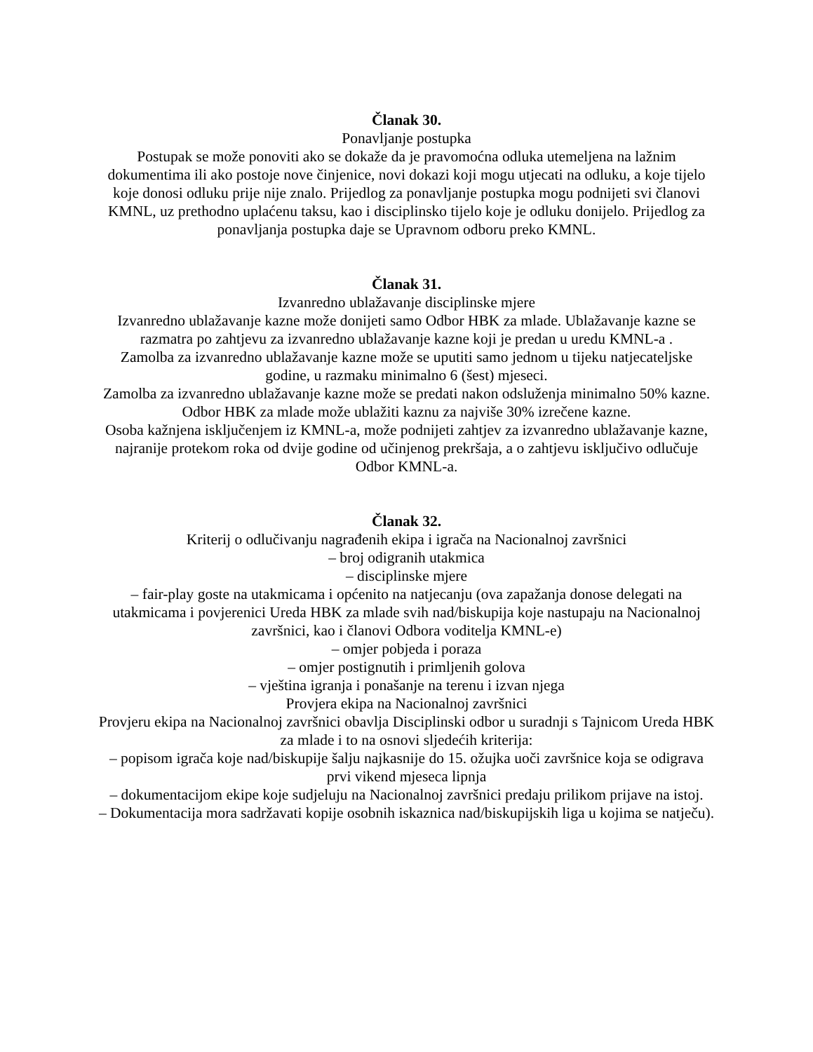Članak 30.
Ponavljanje postupka
Postupak se može ponoviti ako se dokaže da je pravomoćna odluka utemeljena na lažnim dokumentima ili ako postoje nove činjenice, novi dokazi koji mogu utjecati na odluku, a koje tijelo koje donosi odluku prije nije znalo. Prijedlog za ponavljanje postupka mogu podnijeti svi članovi KMNL, uz prethodno uplaćenu taksu, kao i disciplinsko tijelo koje je odluku donijelo. Prijedlog za ponavljanja postupka daje se Upravnom odboru preko KMNL.
Članak 31.
Izvanredno ublažavanje disciplinske mjere
Izvanredno ublažavanje kazne može donijeti samo Odbor HBK za mlade. Ublažavanje kazne se razmatra po zahtjevu za izvanredno ublažavanje kazne koji je predan u uredu KMNL-a .
Zamolba za izvanredno ublažavanje kazne može se uputiti samo jednom u tijeku natjecateljske godine, u razmaku minimalno 6 (šest) mjeseci.
Zamolba za izvanredno ublažavanje kazne može se predati nakon odsluženja minimalno 50% kazne.
Odbor HBK za mlade može ublažiti kaznu za najviše 30% izrečene kazne.
Osoba kažnjena isključenjem iz KMNL-a, može podnijeti zahtjev za izvanredno ublažavanje kazne, najranije protekom roka od dvije godine od učinjenog prekršaja, a o zahtjevu isključivo odlučuje Odbor KMNL-a.
Članak 32.
Kriterij o odlučivanju nagrađenih ekipa i igrača na Nacionalnoj završnici
– broj odigranih utakmica
– disciplinske mjere
– fair-play goste na utakmicama i općenito na natjecanju (ova zapažanja donose delegati na utakmicama i povjerenici Ureda HBK za mlade svih nad/biskupija koje nastupaju na Nacionalnoj završnici, kao i članovi Odbora voditelja KMNL-e)
– omjer pobjeda i poraza
– omjer postignutih i primljenih golova
– vještina igranja i ponašanje na terenu i izvan njega
Provjera ekipa na Nacionalnoj završnici
Provjeru ekipa na Nacionalnoj završnici obavlja Disciplinski odbor u suradnji s Tajnicom Ureda HBK za mlade i to na osnovi sljedećih kriterija:
– popisom igrača koje nad/biskupije šalju najkasnije do 15. ožujka uoči završnice koja se odigrava prvi vikend mjeseca lipnja
– dokumentacijom ekipe koje sudjeluju na Nacionalnoj završnici predaju prilikom prijave na istoj.
– Dokumentacija mora sadržavati kopije osobnih iskaznica nad/biskupijskih liga u kojima se natječu).